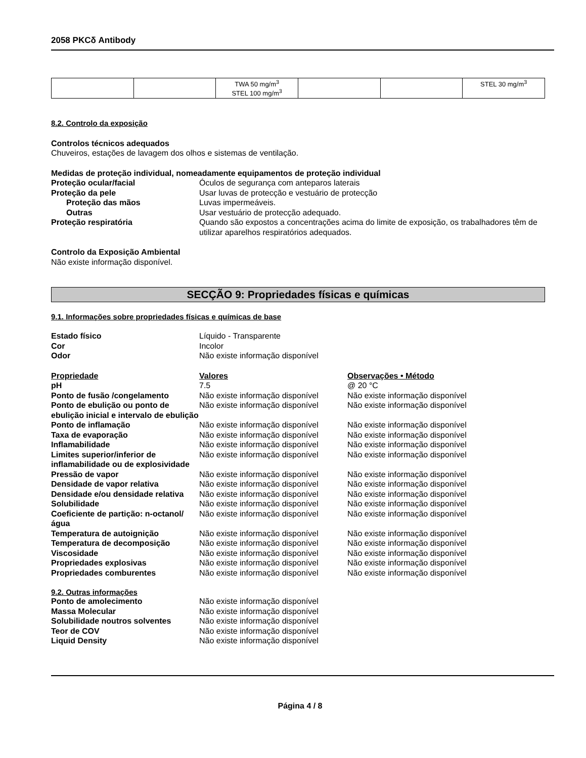2058 PKCδ Antibody
| | | TWA 50 mg/m<sup>3</sup> STEL 100 mg/m<sup>3</sup> | | | STEL 30 mg/m<sup>3</sup> |
8.2. Controlo da exposição
Controlos técnicos adequados
Chuveiros, estações de lavagem dos olhos e sistemas de ventilação.
Medidas de proteção individual, nomeadamente equipamentos de proteção individual
Proteção ocular/facial Óculos de segurança com anteparos laterais
Proteção da pele Usar luvas de protecção e vestuário de protecção
Proteção das mãos Luvas impermeáveis.
Outras Usar vestuário de protecção adequado.
Proteção respiratória Quando são expostos a concentrações acima do limite de exposição, os trabalhadores têm de utilizar aparelhos respiratórios adequados.
Controlo da Exposição Ambiental
Não existe informação disponível.
SECÇÃO 9: Propriedades físicas e químicas
9.1. Informações sobre propriedades físicas e químicas de base
Estado físico Líquido - Transparente
Cor Incolor
Odor Não existe informação disponível
Propriedade Valores Observações • Método
pH 7.5 @ 20 °C
Ponto de fusão /congelamento Não existe informação disponível
Não existe informação disponível
Ponto de ebulição ou ponto de ebulição inicial e intervalo de ebulição
Não existe informação disponível
Não existe informação disponível
Ponto de inflamação Não existe informação disponível
Não existe informação disponível
Taxa de evaporação Não existe informação disponível
Não existe informação disponível
Inflamabilidade Não existe informação disponível
Não existe informação disponível
Limites superior/inferior de inflamabilidade ou de explosividade
Não existe informação disponível
Não existe informação disponível
Pressão de vapor Não existe informação disponível
Não existe informação disponível
Densidade de vapor relativa Não existe informação disponível
Não existe informação disponível
Densidade e/ou densidade relativa
Não existe informação disponível
Não existe informação disponível
Solubilidade Não existe informação disponível
Não existe informação disponível
Coeficiente de partição: n-octanol/água
Não existe informação disponível
Não existe informação disponível
Temperatura de autoignição Não existe informação disponível
Não existe informação disponível
Temperatura de decomposição Não existe informação disponível
Não existe informação disponível
Viscosidade Não existe informação disponível
Não existe informação disponível
Propriedades explosivas Não existe informação disponível
Não existe informação disponível
Propriedades comburentes Não existe informação disponível
Não existe informação disponível
9.2. Outras informações
Ponto de amolecimento Não existe informação disponível
Massa Molecular Não existe informação disponível
Solubilidade noutros solventes Não existe informação disponível
Teor de COV Não existe informação disponível
Liquid Density Não existe informação disponível
Página 4 / 8